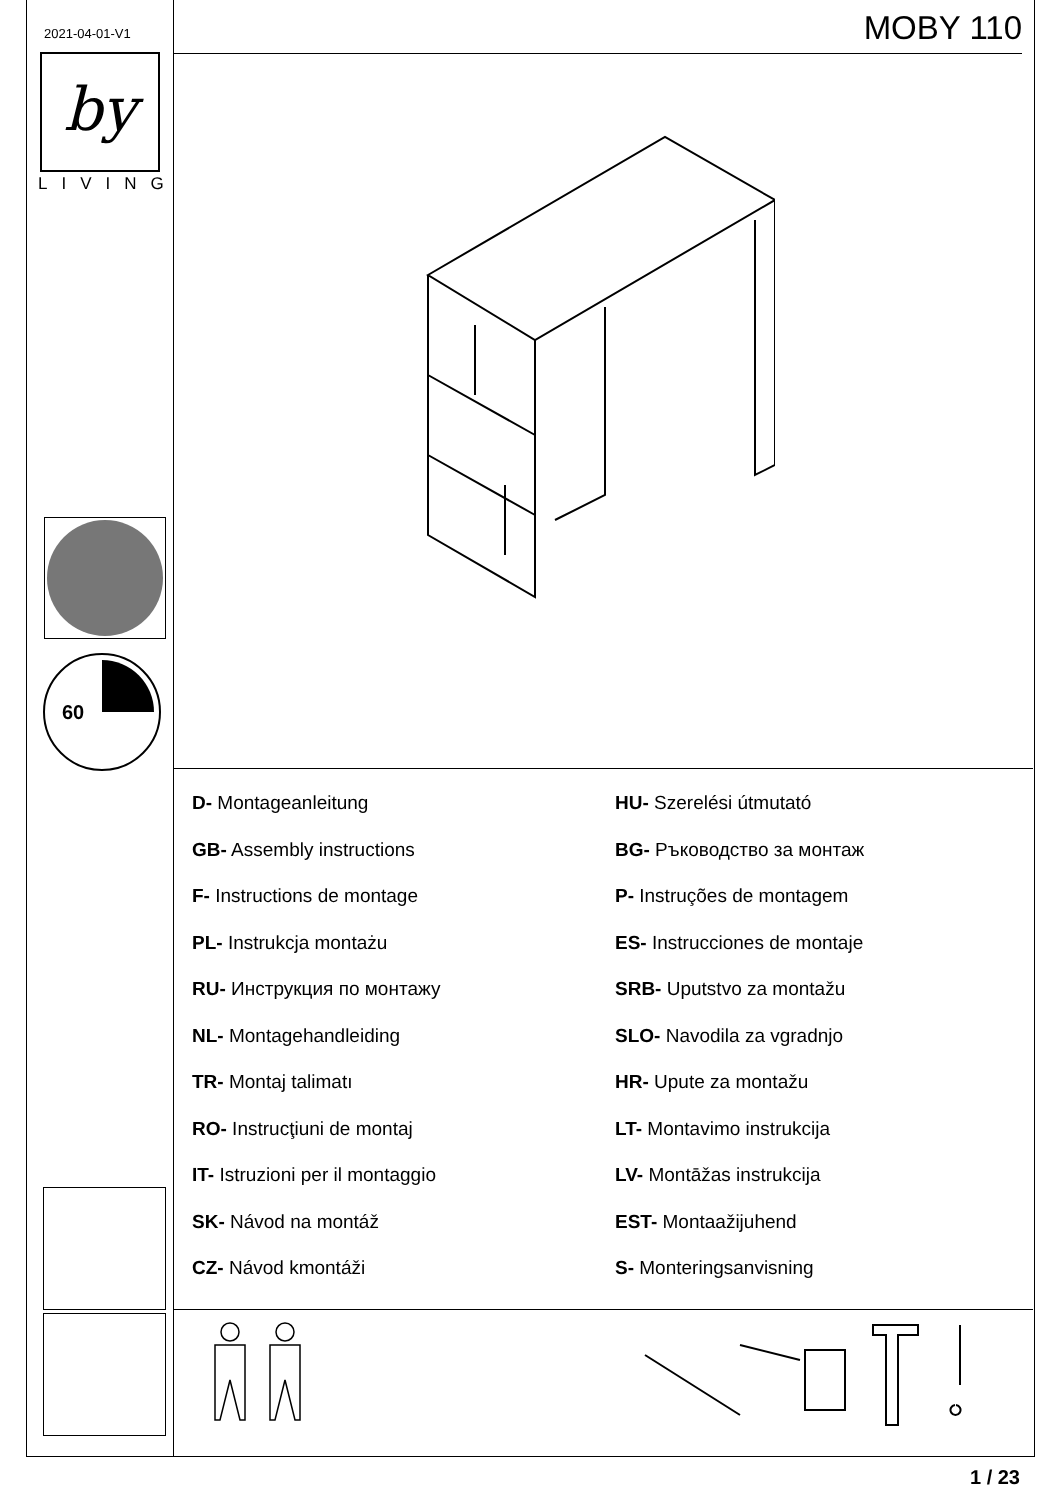2021-04-01-V1
by
LIVING
MOBY 110
60
D- Montageanleitung
GB- Assembly instructions
F- Instructions de montage
PL- Instrukcja montażu
RU- Инструкция по монтажу
NL- Montagehandleiding
TR- Montaj talimatı
RO- Instrucţiuni de montaj
IT- Istruzioni per il montaggio
SK- Návod na montáž
CZ- Návod kmontáži
HU- Szerelési útmutató
BG- Ръководство за монтаж
P- Instruções de montagem
ES- Instrucciones de montaje
SRB- Uputstvo za montažu
SLO- Navodila za vgradnjo
HR- Upute za montažu
LT- Montavimo instrukcija
LV- Montāžas instrukcija
EST- Montaažijuhend
S- Monteringsanvisning
1 / 23